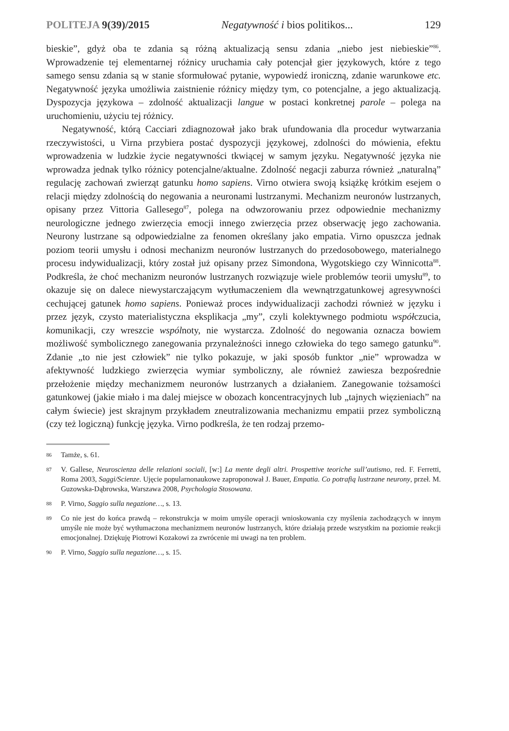POLITEJA 9(39)/2015 Negatywność i bios politikos... 129
bieskie”, gdyż oba te zdania są różną aktualizacją sensu zdania „niebo jest niebieskie”<sup>86</sup>. Wprowadzenie tej elementarnej różnicy uruchamia cały potencjał gier językowych, które z tego samego sensu zdania są w stanie sformułować pytanie, wypowiedź ironiczną, zdanie warunkowe etc. Negatywność języka umożliwia zaistnienie różnicy między tym, co potencjalne, a jego aktualizacją. Dyspozycja językowa – zdolność aktualizacji langue w postaci konkretnej parole – polega na uruchomieniu, użyciu tej różnicy.
Negatywność, którą Cacciari zdiagnozował jako brak ufundowania dla procedur wytwarzania rzeczywistości, u Virna przybiera postać dyspozycji językowej, zdolności do mówienia, efektu wprowadzenia w ludzkie życie negatywności tkwiącej w samym języku. Negatywność języka nie wprowadza jednak tylko różnicy potencjalne/aktualne. Zdolność negacji zaburza również „naturalną” regulację zachowań zwierząt gatunku homo sapiens. Virno otwiera swoją książkę krótkim esejem o relacji między zdolnością do negowania a neuronami lustrzanymi. Mechanizm neuronów lustrzanych, opisany przez Vittoria Gallesego<sup>87</sup>, polega na odwzorowaniu przez odpowiednie mechanizmy neurologiczne jednego zwierzęcia emocji innego zwierzęcia przez obserwację jego zachowania. Neurony lustrzane są odpowiedzialne za fenomen określany jako empatia. Virno opuszcza jednak poziom teorii umysłu i odnosi mechanizm neuronów lustrzanych do przedosobowego, materialnego procesu indywidualizacji, który został już opisany przez Simondona, Wygotskiego czy Winnicotta<sup>88</sup>. Podkreśla, że choć mechanizm neuronów lustrzanych rozwiązuje wiele problemów teorii umysłu<sup>89</sup>, to okazuje się on dalece niewystarczającym wytłumaczeniem dla wewnątrzgatunkowej agresywności cechującej gatunek homo sapiens. Ponieważ proces indywidualizacji zachodzi również w języku i przez język, czysto materialistyczna eksplikacja „my”, czyli kolektywnego podmiotu współczucia, komunikacji, czy wreszcie wspólnoty, nie wystarcza. Zdolność do negowania oznacza bowiem możliwość symbolicznego zanegowania przynależności innego człowieka do tego samego gatunku<sup>90</sup>. Zdanie „to nie jest człowiek” nie tylko pokazuje, w jaki sposób funktor „nie” wprowadza w afektywność ludzkiego zwierzęcia wymiar symboliczny, ale również zawiesza bezpośrednie przełożenie między mechanizmem neuronów lustrzanych a działaniem. Zanegowanie tożsamości gatunkowej (jakie miało i ma dalej miejsce w obozach koncentracyjnych lub „tajnych więzieniach” na całym świecie) jest skrajnym przykładem zneutralizowania mechanizmu empatii przez symboliczną (czy też logiczną) funkcję języka. Virno podkreśla, że ten rodzaj przemo-
86 Tamże, s. 61.
87 V. Gallese, Neuroscienza delle relazioni sociali, [w:] La mente degli altri. Prospettive teoriche sull’autismo, red. F. Ferretti, Roma 2003, Saggi/Scienze. Ujęcie popularnonaukowe zaproponował J. Bauer, Empatia. Co potrafią lustrzane neurony, przeł. M. Guzowska-Dąbrowska, Warszawa 2008, Psychologia Stosowana.
88 P. Virno, Saggio sulla negazione…, s. 13.
89 Co nie jest do końca prawdą – rekonstrukcja w moim umyśle operacji wnioskowania czy myślenia zachodzących w innym umyśle nie może być wytłumaczona mechanizmem neuronów lustrzanych, które działają przede wszystkim na poziomie reakcji emocjonalnej. Dziękuję Piotrowi Kozakowi za zwrócenie mi uwagi na ten problem.
90 P. Virno, Saggio sulla negazione…, s. 15.